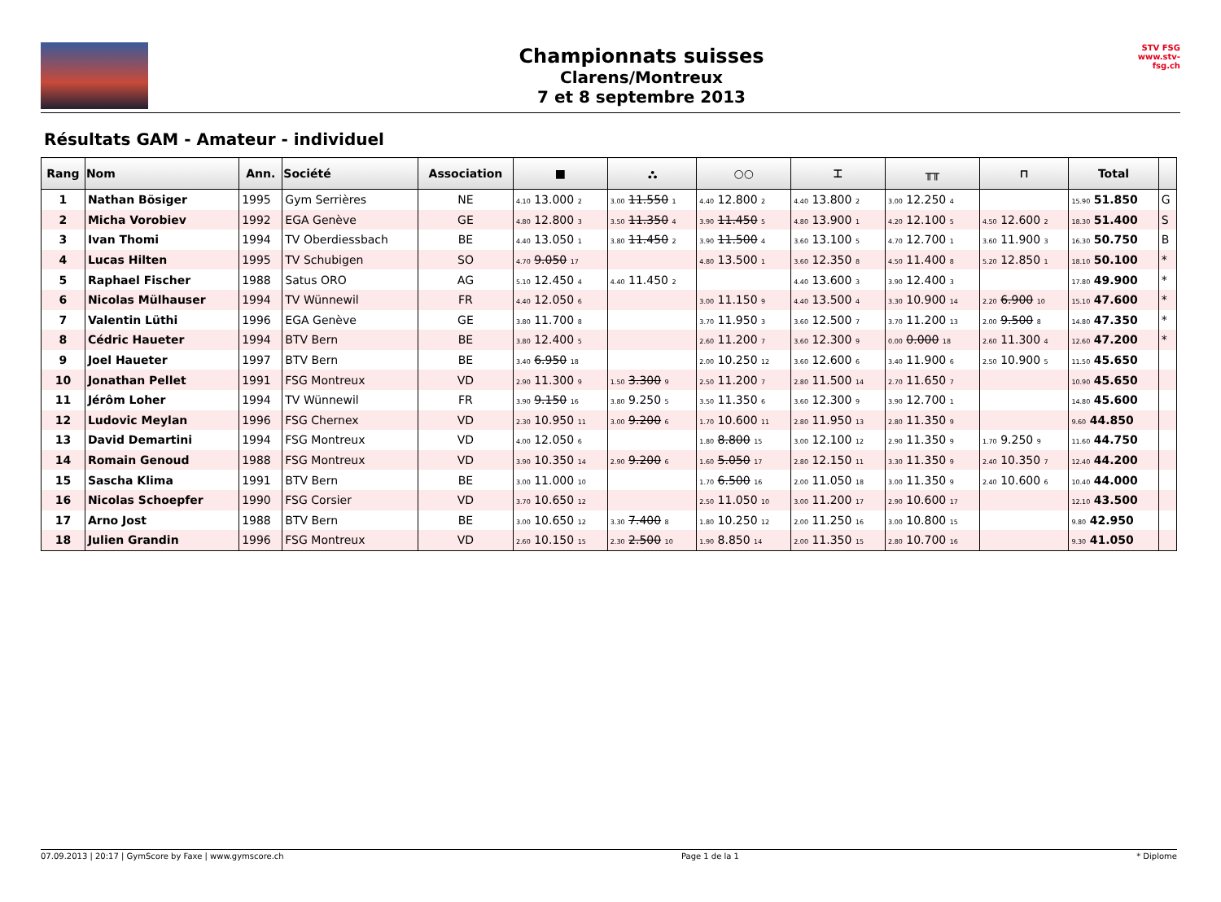Championnats suisses
Clarens/Montreux
7 et 8 septembre 2013
STV FSG
www.stv-fsg.ch
Résultats GAM - Amateur - individuel
| Rang | Nom | Ann. | Société | Association | ■ | ⛬ | ○○ | ⌶ | ╥╥ | ⊓ | Total | |
| --- | --- | --- | --- | --- | --- | --- | --- | --- | --- | --- | --- | --- |
| 1 | Nathan Bösiger | 1995 | Gym Serrières | NE | 4.10 13.000 2 | 3.00 11.550 1 | 4.40 12.800 2 | 4.40 13.800 2 | 3.00 12.250 4 | | 15.90 51.850 | G |
| 2 | Micha Vorobiev | 1992 | EGA Genève | GE | 4.80 12.800 3 | 3.50 11.350 4 | 3.90 11.450 5 | 4.80 13.900 1 | 4.20 12.100 5 | 4.50 12.600 2 | 18.30 51.400 | S |
| 3 | Ivan Thomi | 1994 | TV Oberdiessbach | BE | 4.40 13.050 1 | 3.80 11.450 2 | 3.90 11.500 4 | 3.60 13.100 5 | 4.70 12.700 1 | 3.60 11.900 3 | 16.30 50.750 | B |
| 4 | Lucas Hilten | 1995 | TV Schubigen | SO | 4.70 9.050 17 | | 4.80 13.500 1 | 3.60 12.350 8 | 4.50 11.400 8 | 5.20 12.850 1 | 18.10 50.100 | * |
| 5 | Raphael Fischer | 1988 | Satus ORO | AG | 5.10 12.450 4 | 4.40 11.450 2 | | 4.40 13.600 3 | 3.90 12.400 3 | | 17.80 49.900 | * |
| 6 | Nicolas Mülhauser | 1994 | TV Wünnewil | FR | 4.40 12.050 6 | | 3.00 11.150 9 | 4.40 13.500 4 | 3.30 10.900 14 | 2.20 6.900 10 | 15.10 47.600 | * |
| 7 | Valentin Lüthi | 1996 | EGA Genève | GE | 3.80 11.700 8 | | 3.70 11.950 3 | 3.60 12.500 7 | 3.70 11.200 13 | 2.00 9.500 8 | 14.80 47.350 | * |
| 8 | Cédric Haueter | 1994 | BTV Bern | BE | 3.80 12.400 5 | | 2.60 11.200 7 | 3.60 12.300 9 | 0.00 0.000 18 | 2.60 11.300 4 | 12.60 47.200 | * |
| 9 | Joel Haueter | 1997 | BTV Bern | BE | 3.40 6.950 18 | | 2.00 10.250 12 | 3.60 12.600 6 | 3.40 11.900 6 | 2.50 10.900 5 | 11.50 45.650 | |
| 10 | Jonathan Pellet | 1991 | FSG Montreux | VD | 2.90 11.300 9 | 1.50 3.300 9 | 2.50 11.200 7 | 2.80 11.500 14 | 2.70 11.650 7 | | 10.90 45.650 | |
| 11 | Jérôm Loher | 1994 | TV Wünnewil | FR | 3.90 9.150 16 | 3.80 9.250 5 | 3.50 11.350 6 | 3.60 12.300 9 | 3.90 12.700 1 | | 14.80 45.600 | |
| 12 | Ludovic Meylan | 1996 | FSG Chernex | VD | 2.30 10.950 11 | 3.00 9.200 6 | 1.70 10.600 11 | 2.80 11.950 13 | 2.80 11.350 9 | | 9.60 44.850 | |
| 13 | David Demartini | 1994 | FSG Montreux | VD | 4.00 12.050 6 | | 1.80 8.800 15 | 3.00 12.100 12 | 2.90 11.350 9 | 1.70 9.250 9 | 11.60 44.750 | |
| 14 | Romain Genoud | 1988 | FSG Montreux | VD | 3.90 10.350 14 | 2.90 9.200 6 | 1.60 5.050 17 | 2.80 12.150 11 | 3.30 11.350 9 | 2.40 10.350 7 | 12.40 44.200 | |
| 15 | Sascha Klima | 1991 | BTV Bern | BE | 3.00 11.000 10 | | 1.70 6.500 16 | 2.00 11.050 18 | 3.00 11.350 9 | 2.40 10.600 6 | 10.40 44.000 | |
| 16 | Nicolas Schoepfer | 1990 | FSG Corsier | VD | 3.70 10.650 12 | | 2.50 11.050 10 | 3.00 11.200 17 | 2.90 10.600 17 | | 12.10 43.500 | |
| 17 | Arno Jost | 1988 | BTV Bern | BE | 3.00 10.650 12 | 3.30 7.400 8 | 1.80 10.250 12 | 2.00 11.250 16 | 3.00 10.800 15 | | 9.80 42.950 | |
| 18 | Julien Grandin | 1996 | FSG Montreux | VD | 2.60 10.150 15 | 2.30 2.500 10 | 1.90 8.850 14 | 2.00 11.350 15 | 2.80 10.700 16 | | 9.30 41.050 | |
07.09.2013 | 20:17 | GymScore by Faxe | www.gymscore.ch Page 1 de la 1 * Diplome